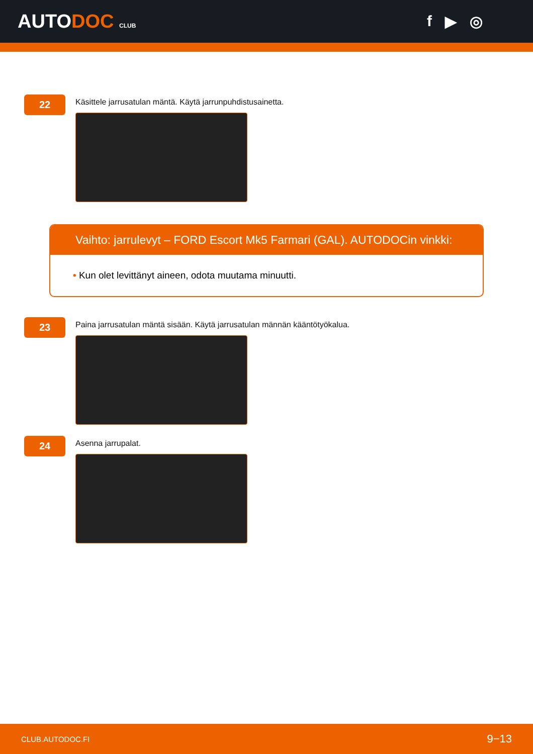AUTODOC CLUB
f ▶ ◎
22
Käsittele jarrusatulan mäntä. Käytä jarrunpuhdistusainetta.
Vaihto: jarrulevyt – FORD Escort Mk5 Farmari (GAL). AUTODOCin vinkki:
• Kun olet levittänyt aineen, odota muutama minuutti.
23
Paina jarrusatulan mäntä sisään. Käytä jarrusatulan männän kääntötyökalua.
24
Asenna jarrupalat.
CLUB.AUTODOC.FI 9−13